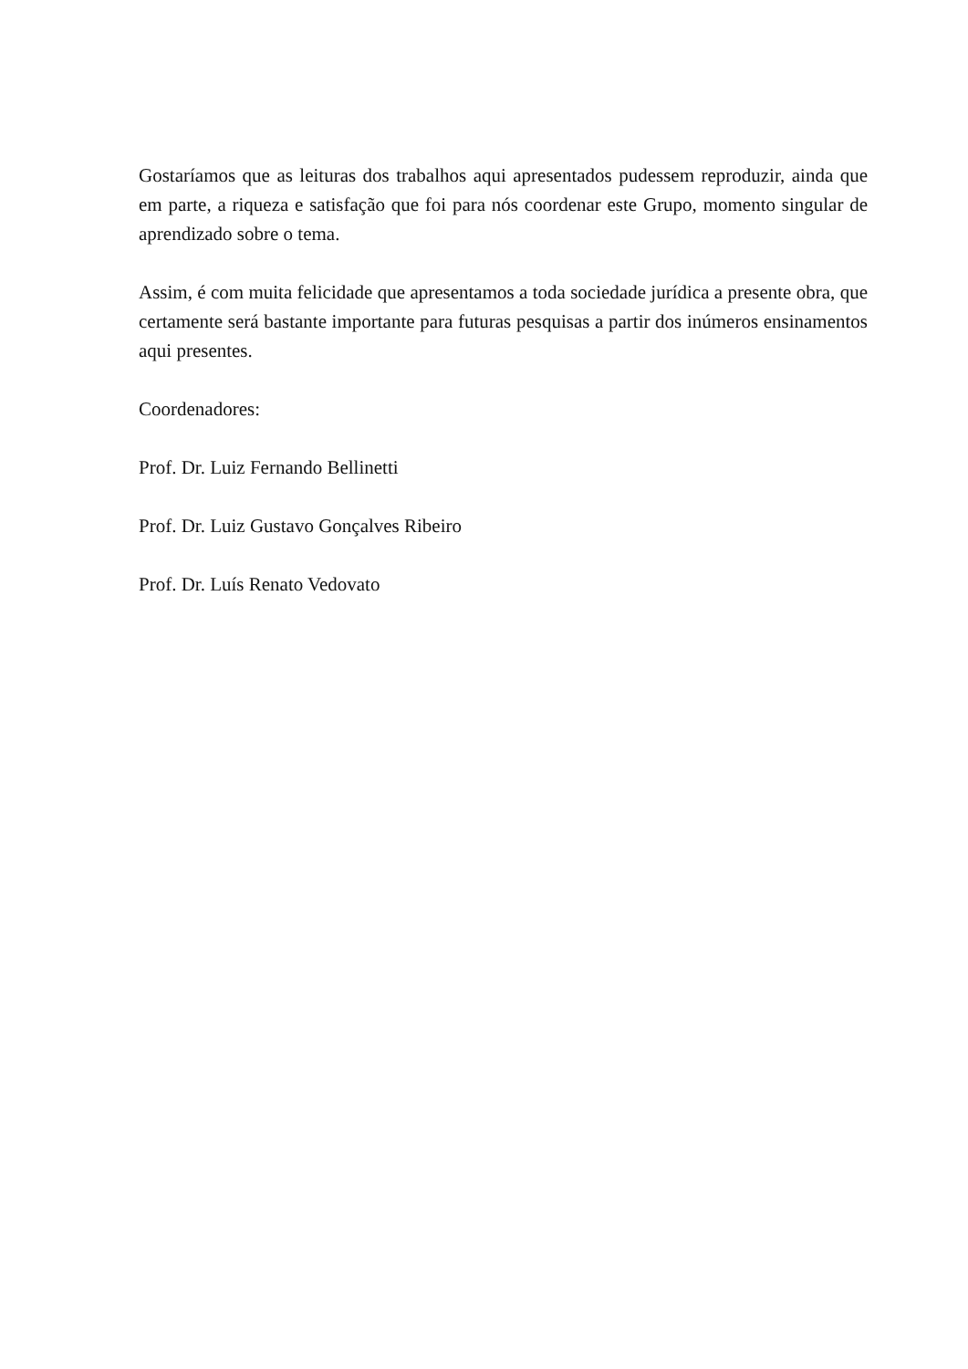Gostaríamos que as leituras dos trabalhos aqui apresentados pudessem reproduzir, ainda que em parte, a riqueza e satisfação que foi para nós coordenar este Grupo, momento singular de aprendizado sobre o tema.
Assim, é com muita felicidade que apresentamos a toda sociedade jurídica a presente obra, que certamente será bastante importante para futuras pesquisas a partir dos inúmeros ensinamentos aqui presentes.
Coordenadores:
Prof. Dr. Luiz Fernando Bellinetti
Prof. Dr. Luiz Gustavo Gonçalves Ribeiro
Prof. Dr. Luís Renato Vedovato